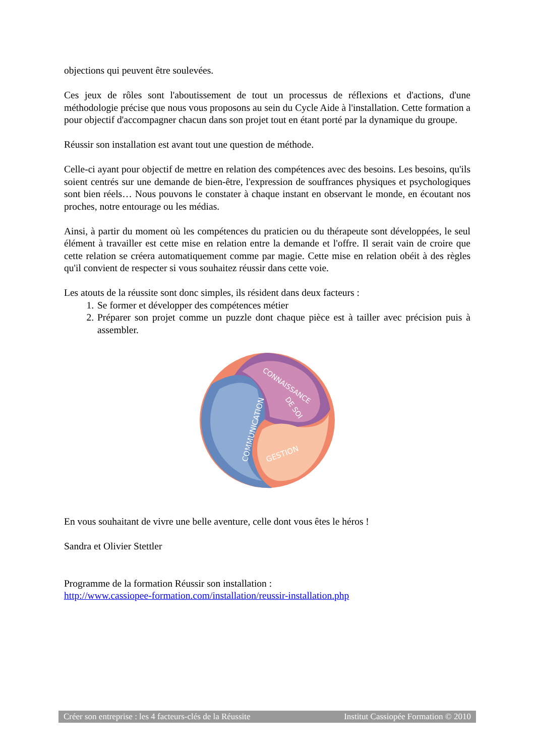objections qui peuvent être soulevées.
Ces jeux de rôles sont l'aboutissement de tout un processus de réflexions et d'actions, d'une méthodologie précise que nous vous proposons au sein du Cycle Aide à l'installation. Cette formation a pour objectif d'accompagner chacun dans son projet tout en étant porté par la dynamique du groupe.
Réussir son installation est avant tout une question de méthode.
Celle-ci ayant pour objectif de mettre en relation des compétences avec des besoins. Les besoins, qu'ils soient centrés sur une demande de bien-être, l'expression de souffrances physiques et psychologiques sont bien réels… Nous pouvons le constater à chaque instant en observant le monde, en écoutant nos proches, notre entourage ou les médias.
Ainsi, à partir du moment où les compétences du praticien ou du thérapeute sont développées, le seul élément à travailler est cette mise en relation entre la demande et l'offre. Il serait vain de croire que cette relation se créera automatiquement comme par magie. Cette mise en relation obéit à des règles qu'il convient de respecter si vous souhaitez réussir dans cette voie.
Les atouts de la réussite sont donc simples, ils résident dans deux facteurs :
1. Se former et développer des compétences métier
2. Préparer son projet comme un puzzle dont chaque pièce est à tailler avec précision puis à assembler.
COMMUNICATION
CONNAISSANCE
DE SOI
GESTION
En vous souhaitant de vivre une belle aventure, celle dont vous êtes le héros !
Sandra et Olivier Stettler
Programme de la formation Réussir son installation :
http://www.cassiopee-formation.com/installation/reussir-installation.php
Créer son entreprise : les 4 facteurs-clés de la Réussite Institut Cassiopée Formation © 2010